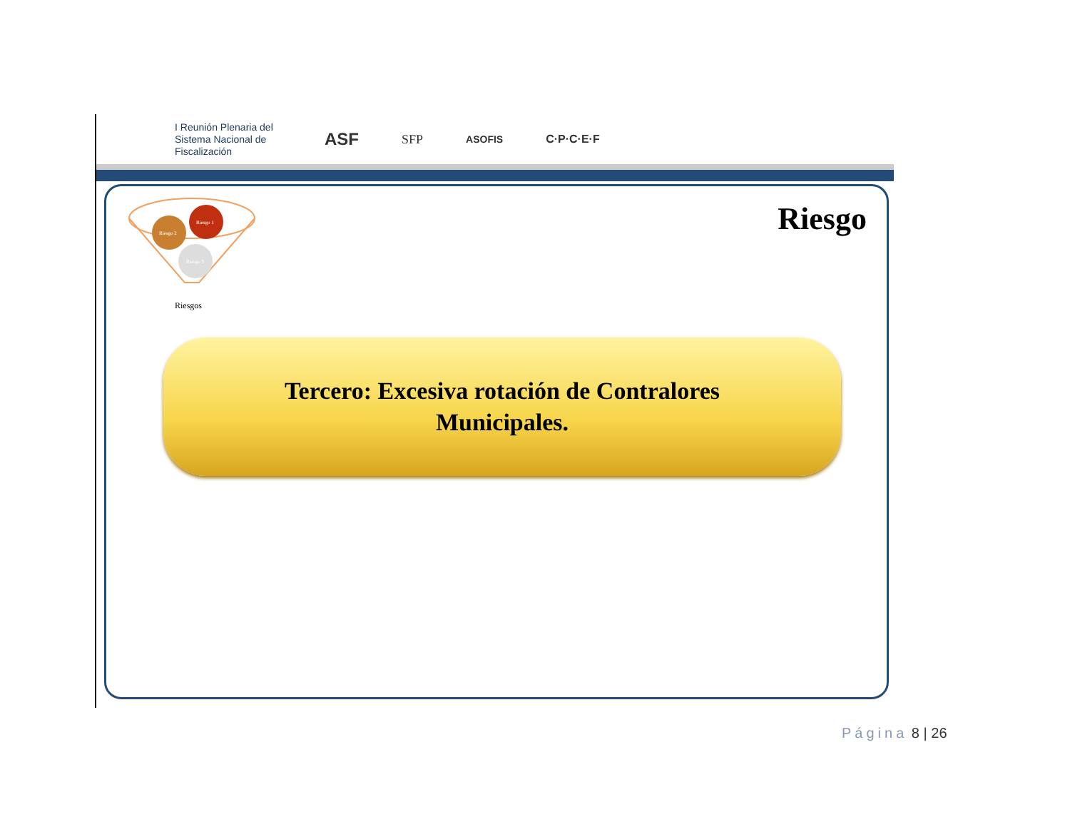I Reunión Plenaria del Sistema Nacional de Fiscalización
ASF
SFP
ASOFIS C·P·C·E·F
Riesgo 1
Riesgo 2
Riesgo 3
Riesgos
Riesgo
Tercero: Excesiva rotación de Contralores
Municipales.
Página 8 | 26